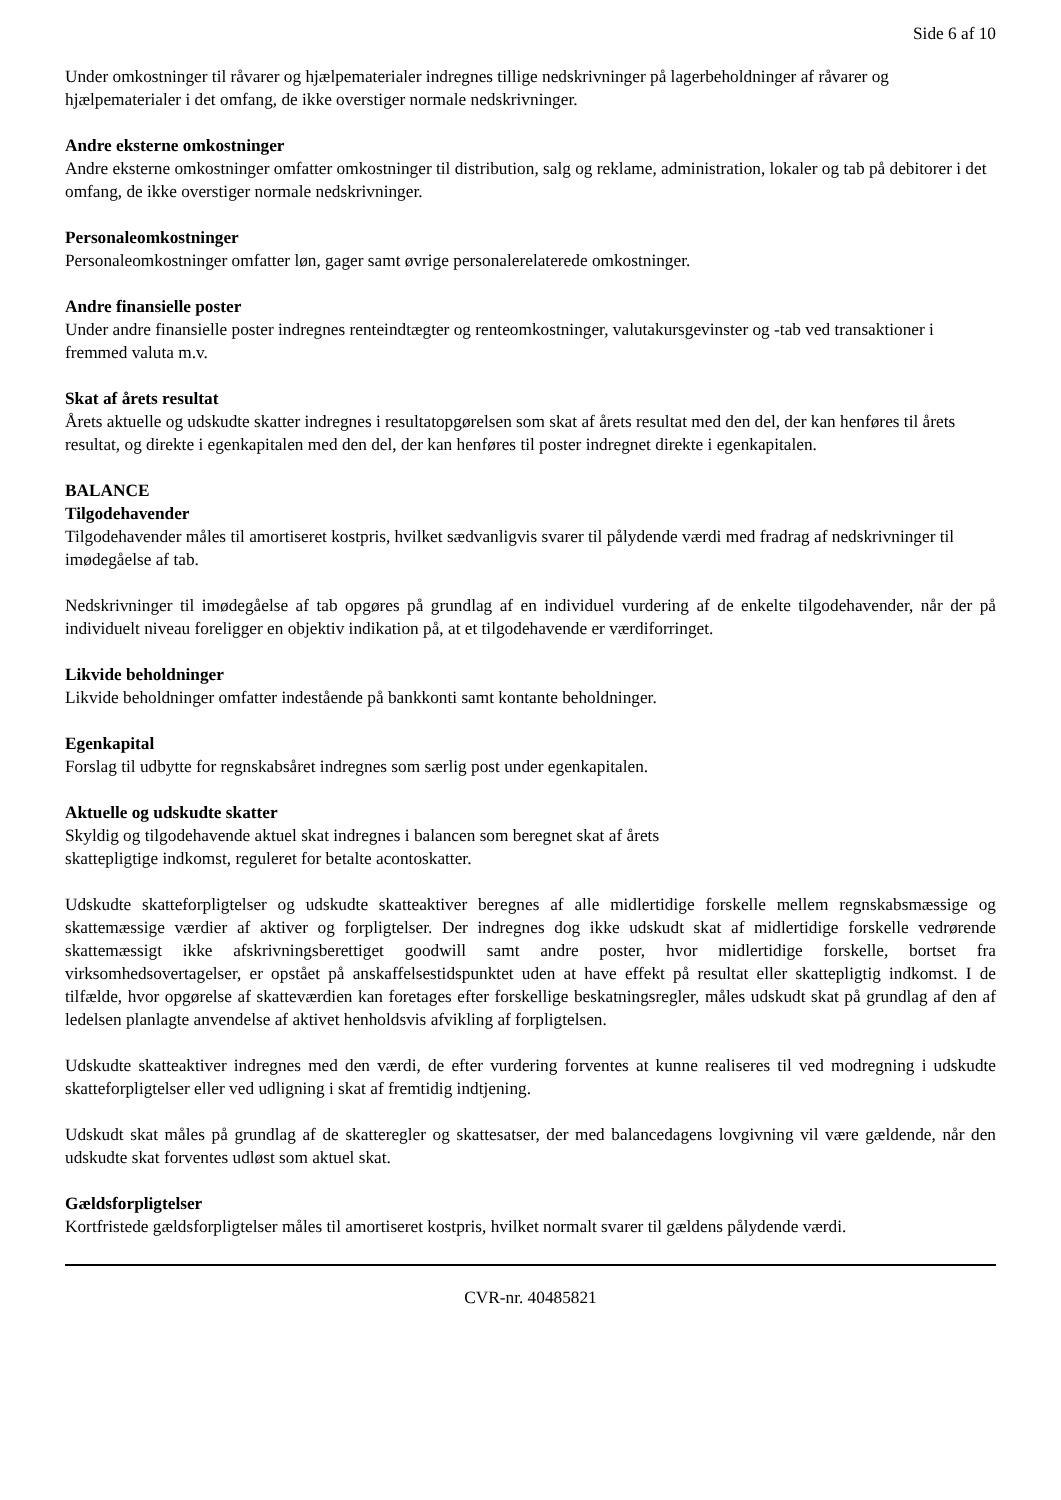Side 6 af 10
Under omkostninger til råvarer og hjælpematerialer indregnes tillige nedskrivninger på lagerbeholdninger af råvarer og hjælpematerialer i det omfang, de ikke overstiger normale nedskrivninger.
Andre eksterne omkostninger
Andre eksterne omkostninger omfatter omkostninger til distribution, salg og reklame, administration, lokaler og tab på debitorer i det omfang, de ikke overstiger normale nedskrivninger.
Personaleomkostninger
Personaleomkostninger omfatter løn, gager samt øvrige personalerelaterede omkostninger.
Andre finansielle poster
Under andre finansielle poster indregnes renteindtægter og renteomkostninger, valutakursgevinster og -tab ved transaktioner i fremmed valuta m.v.
Skat af årets resultat
Årets aktuelle og udskudte skatter indregnes i resultatopgørelsen som skat af årets resultat med den del, der kan henføres til årets resultat, og direkte i egenkapitalen med den del, der kan henføres til poster indregnet direkte i egenkapitalen.
BALANCE
Tilgodehavender
Tilgodehavender måles til amortiseret kostpris, hvilket sædvanligvis svarer til pålydende værdi med fradrag af nedskrivninger til imødegåelse af tab.
Nedskrivninger til imødegåelse af tab opgøres på grundlag af en individuel vurdering af de enkelte tilgodehavender, når der på individuelt niveau foreligger en objektiv indikation på, at et tilgodehavende er værdiforringet.
Likvide beholdninger
Likvide beholdninger omfatter indestående på bankkonti samt kontante beholdninger.
Egenkapital
Forslag til udbytte for regnskabsåret indregnes som særlig post under egenkapitalen.
Aktuelle og udskudte skatter
Skyldig og tilgodehavende aktuel skat indregnes i balancen som beregnet skat af årets
skattepligtige indkomst, reguleret for betalte acontoskatter.
Udskudte skatteforpligtelser og udskudte skatteaktiver beregnes af alle midlertidige forskelle mellem regnskabsmæssige og skattemæssige værdier af aktiver og forpligtelser. Der indregnes dog ikke udskudt skat af midlertidige forskelle vedrørende skattemæssigt ikke afskrivningsberettiget goodwill samt andre poster, hvor midlertidige forskelle, bortset fra virksomhedsovertagelser, er opstået på anskaffelsestidspunktet uden at have effekt på resultat eller skattepligtig indkomst. I de tilfælde, hvor opgørelse af skatteværdien kan foretages efter forskellige beskatningsregler, måles udskudt skat på grundlag af den af ledelsen planlagte anvendelse af aktivet henholdsvis afvikling af forpligtelsen.
Udskudte skatteaktiver indregnes med den værdi, de efter vurdering forventes at kunne realiseres til ved modregning i udskudte skatteforpligtelser eller ved udligning i skat af fremtidig indtjening.
Udskudt skat måles på grundlag af de skatteregler og skattesatser, der med balancedagens lovgivning vil være gældende, når den udskudte skat forventes udløst som aktuel skat.
Gældsforpligtelser
Kortfristede gældsforpligtelser måles til amortiseret kostpris, hvilket normalt svarer til gældens pålydende værdi.
CVR-nr. 40485821